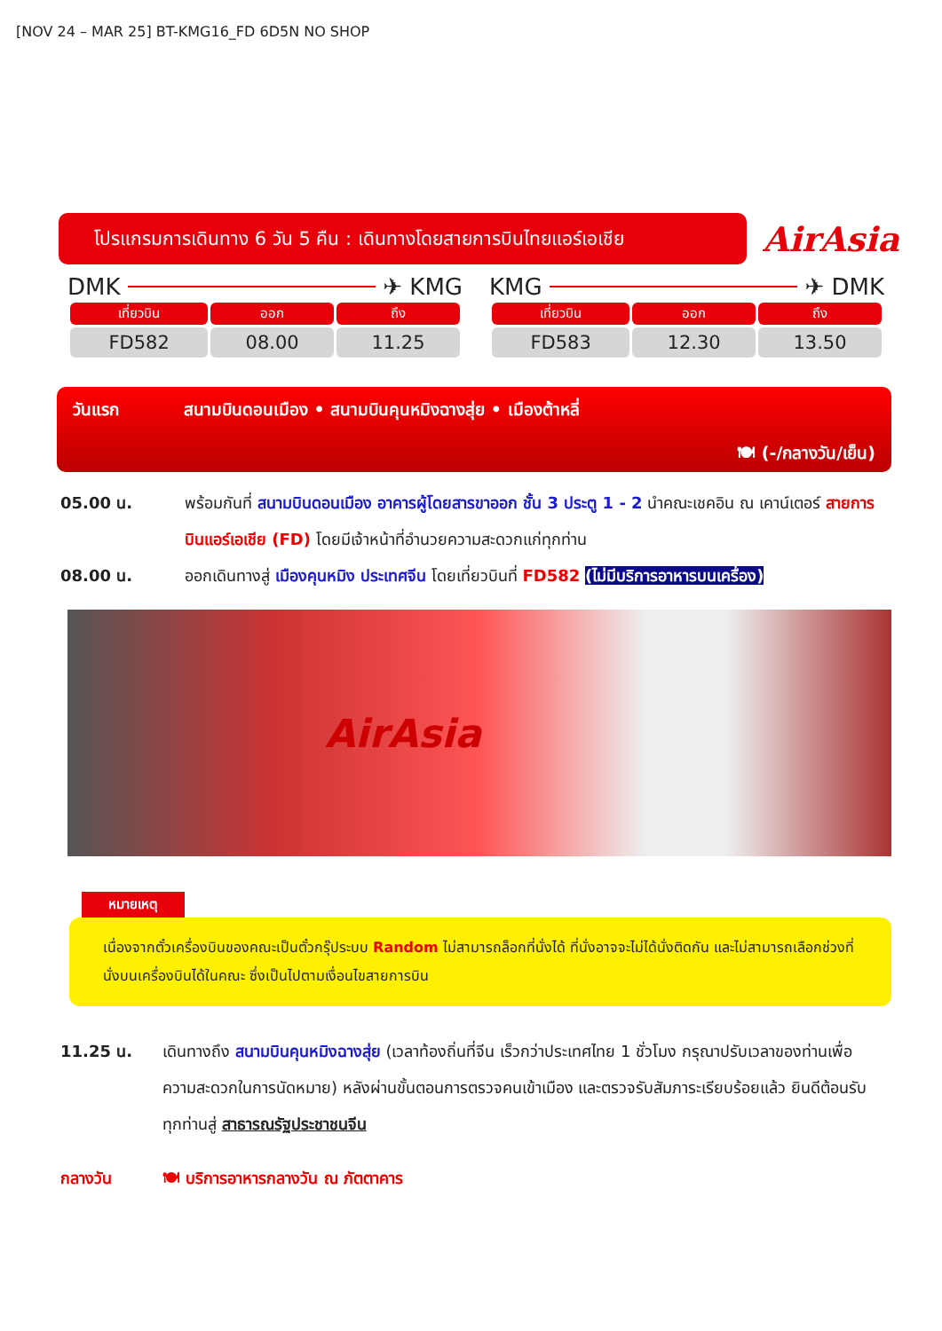[NOV 24 – MAR 25] BT-KMG16_FD 6D5N NO SHOP
โปรแกรมการเดินทาง 6 วัน 5 คืน : เดินทางโดยสายการบินไทยแอร์เอเชีย
AirAsia
DMK ✈ KMG
| เที่ยวบิน | ออก | ถึง |
| --- | --- | --- |
| FD582 | 08.00 | 11.25 |
KMG ✈ DMK
| เที่ยวบิน | ออก | ถึง |
| --- | --- | --- |
| FD583 | 12.30 | 13.50 |
วันแรก สนามบินดอนเมือง • สนามบินคุนหมิงฉางสุ่ย • เมืองต้าหลี่
🍽 (-/กลางวัน/เย็น)
05.00 น. พร้อมกันที่ สนามบินดอนเมือง อาคารผู้โดยสารขาออก ชั้น 3 ประตู 1 - 2 นำคณะเชคอิน ณ เคาน์เตอร์ สายการบินแอร์เอเชีย (FD) โดยมีเจ้าหน้าที่อำนวยความสะดวกแก่ทุกท่าน
08.00 น. ออกเดินทางสู่ เมืองคุนหมิง ประเทศจีน โดยเที่ยวบินที่ FD582 (ไม่มีบริการอาหารบนเครื่อง)
AirAsia
หมายเหตุ
เนื่องจากตั๋วเครื่องบินของคณะเป็นตั๋วกรุ๊ประบบ Random ไม่สามารถล็อกที่นั่งได้ ที่นั่งอาจจะไม่ได้นั่งติดกัน และไม่สามารถเลือกช่วงที่นั่งบนเครื่องบินได้ในคณะ ซึ่งเป็นไปตามเงื่อนไขสายการบิน
11.25 น. เดินทางถึง สนามบินคุนหมิงฉางสุ่ย (เวลาท้องถิ่นที่จีน เร็วกว่าประเทศไทย 1 ชั่วโมง กรุณาปรับเวลาของท่านเพื่อความสะดวกในการนัดหมาย) หลังผ่านขั้นตอนการตรวจคนเข้าเมือง และตรวจรับสัมภาระเรียบร้อยแล้ว ยินดีต้อนรับทุกท่านสู่ สาธารณรัฐประชาชนจีน
กลางวัน 🍽 บริการอาหารกลางวัน ณ ภัตตาคาร